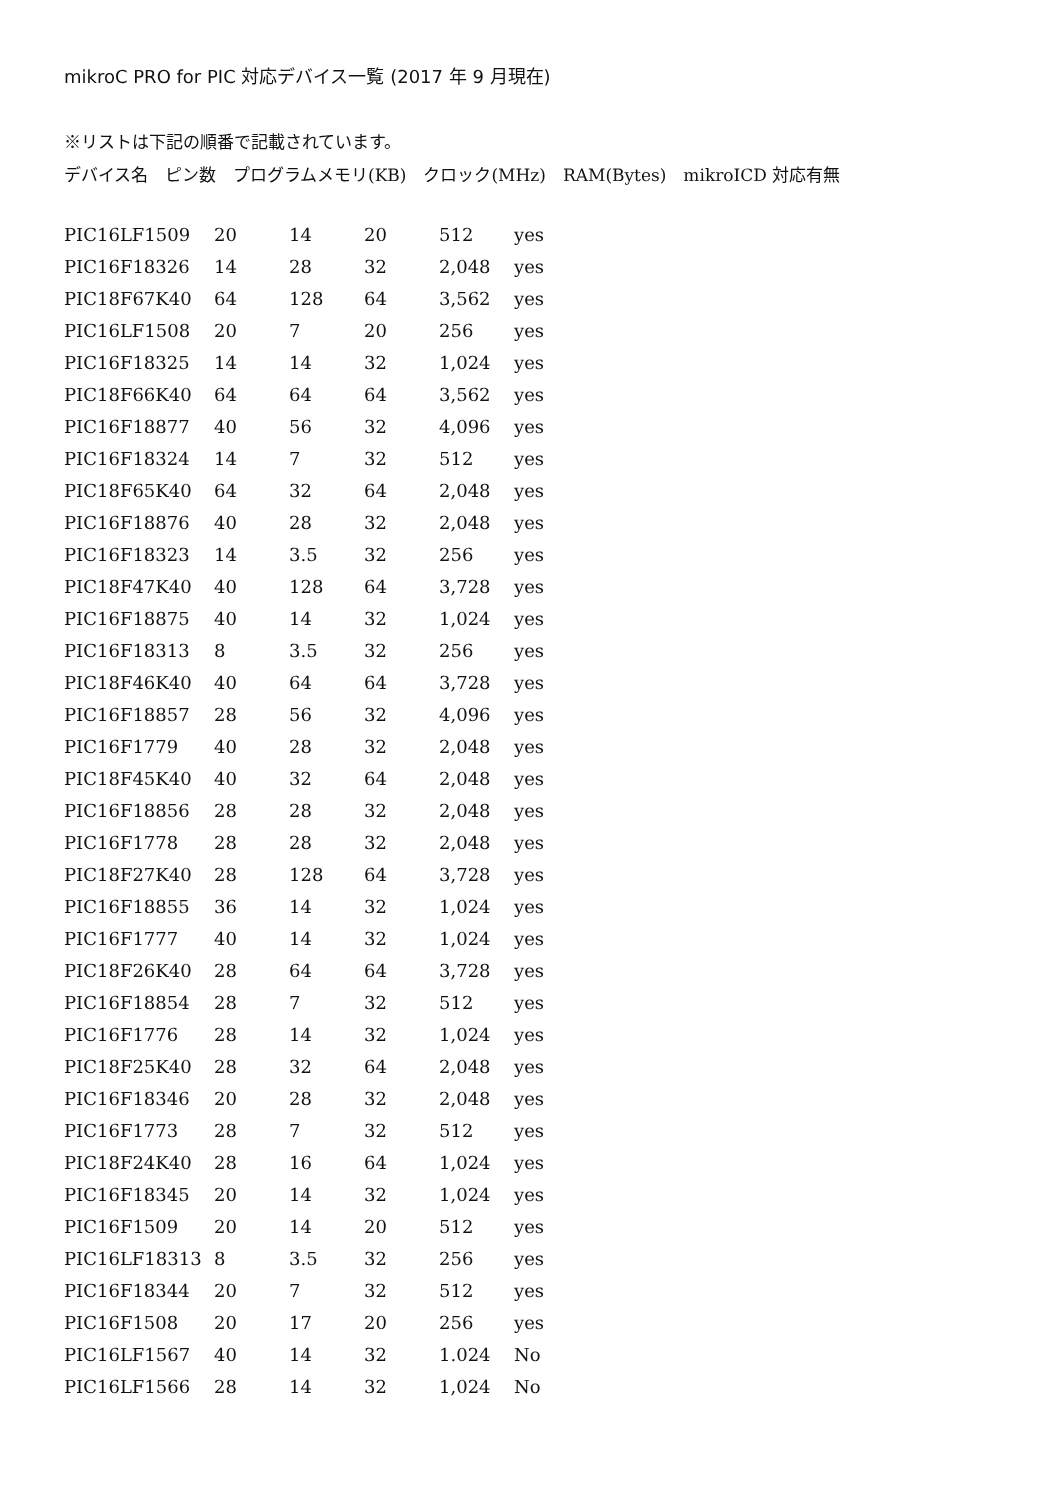mikroC PRO for PIC 対応デバイス一覧 (2017 年 9 月現在)
※リストは下記の順番で記載されています。
デバイス名　ピン数　プログラムメモリ(KB)　クロック(MHz)　RAM(Bytes)　mikroICD 対応有無
| PIC16LF1509 | 20 | 14 | 20 | 512 | yes |
| PIC16F18326 | 14 | 28 | 32 | 2,048 | yes |
| PIC18F67K40 | 64 | 128 | 64 | 3,562 | yes |
| PIC16LF1508 | 20 | 7 | 20 | 256 | yes |
| PIC16F18325 | 14 | 14 | 32 | 1,024 | yes |
| PIC18F66K40 | 64 | 64 | 64 | 3,562 | yes |
| PIC16F18877 | 40 | 56 | 32 | 4,096 | yes |
| PIC16F18324 | 14 | 7 | 32 | 512 | yes |
| PIC18F65K40 | 64 | 32 | 64 | 2,048 | yes |
| PIC16F18876 | 40 | 28 | 32 | 2,048 | yes |
| PIC16F18323 | 14 | 3.5 | 32 | 256 | yes |
| PIC18F47K40 | 40 | 128 | 64 | 3,728 | yes |
| PIC16F18875 | 40 | 14 | 32 | 1,024 | yes |
| PIC16F18313 | 8 | 3.5 | 32 | 256 | yes |
| PIC18F46K40 | 40 | 64 | 64 | 3,728 | yes |
| PIC16F18857 | 28 | 56 | 32 | 4,096 | yes |
| PIC16F1779 | 40 | 28 | 32 | 2,048 | yes |
| PIC18F45K40 | 40 | 32 | 64 | 2,048 | yes |
| PIC16F18856 | 28 | 28 | 32 | 2,048 | yes |
| PIC16F1778 | 28 | 28 | 32 | 2,048 | yes |
| PIC18F27K40 | 28 | 128 | 64 | 3,728 | yes |
| PIC16F18855 | 36 | 14 | 32 | 1,024 | yes |
| PIC16F1777 | 40 | 14 | 32 | 1,024 | yes |
| PIC18F26K40 | 28 | 64 | 64 | 3,728 | yes |
| PIC16F18854 | 28 | 7 | 32 | 512 | yes |
| PIC16F1776 | 28 | 14 | 32 | 1,024 | yes |
| PIC18F25K40 | 28 | 32 | 64 | 2,048 | yes |
| PIC16F18346 | 20 | 28 | 32 | 2,048 | yes |
| PIC16F1773 | 28 | 7 | 32 | 512 | yes |
| PIC18F24K40 | 28 | 16 | 64 | 1,024 | yes |
| PIC16F18345 | 20 | 14 | 32 | 1,024 | yes |
| PIC16F1509 | 20 | 14 | 20 | 512 | yes |
| PIC16LF18313 | 8 | 3.5 | 32 | 256 | yes |
| PIC16F18344 | 20 | 7 | 32 | 512 | yes |
| PIC16F1508 | 20 | 17 | 20 | 256 | yes |
| PIC16LF1567 | 40 | 14 | 32 | 1.024 | No |
| PIC16LF1566 | 28 | 14 | 32 | 1,024 | No |